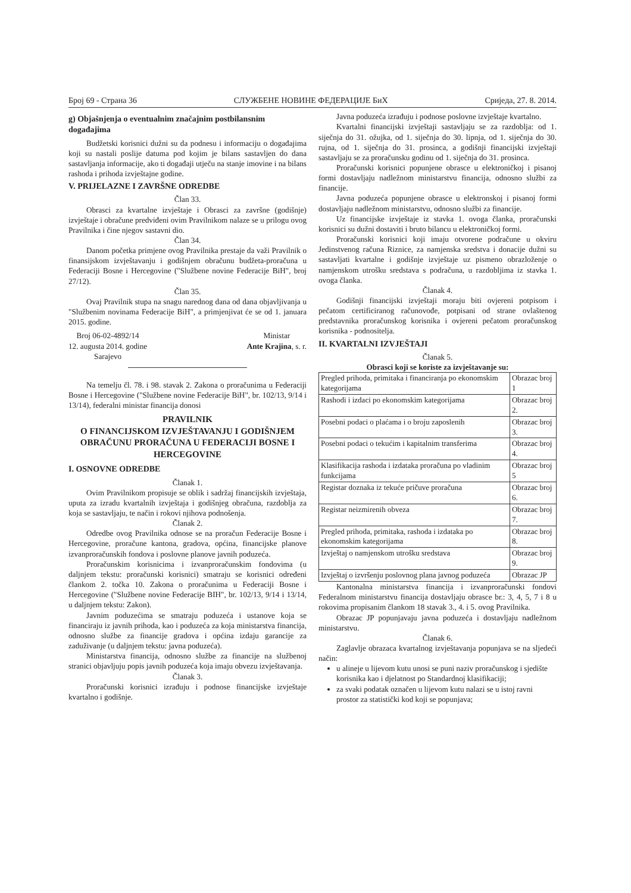Број 69 - Страна 36 СЛУЖБЕНЕ НОВИНЕ ФЕДЕРАЦИЈЕ БиХ Сриједа, 27. 8. 2014.
g) Objašnjenja o eventualnim značajnim postbilansnim događajima
Budžetski korisnici dužni su da podnesu i informaciju o događajima koji su nastali poslije datuma pod kojim je bilans sastavljen do dana sastavljanja informacije, ako ti događaji utječu na stanje imovine i na bilans rashoda i prihoda izvještajne godine.
V. PRIJELAZNE I ZAVRŠNE ODREDBE
Član 33.
Obrasci za kvartalne izvještaje i Obrasci za završne (godišnje) izvještaje i obračune predviđeni ovim Pravilnikom nalaze se u prilogu ovog Pravilnika i čine njegov sastavni dio.
Član 34.
Danom početka primjene ovog Pravilnika prestaje da važi Pravilnik o finansijskom izvještavanju i godišnjem obračunu budžeta-proračuna u Federaciji Bosne i Hercegovine ("Službene novine Federacije BiH", broj 27/12).
Član 35.
Ovaj Pravilnik stupa na snagu narednog dana od dana objavljivanja u "Službenim novinama Federacije BiH", a primjenjivat će se od 1. januara 2015. godine.
Broj 06-02-4892/14
12. augusta 2014. godine
Sarajevo
Ministar
Ante Krajina, s. r.
Na temelju čl. 78. i 98. stavak 2. Zakona o proračunima u Federaciji Bosne i Hercegovine ("Službene novine Federacije BiH", br. 102/13, 9/14 i 13/14), federalni ministar financija donosi
PRAVILNIK
O FINANCIJSKOM IZVJEŠTAVANJU I GODIŠNJEM OBRAČUNU PRORAČUNA U FEDERACIJI BOSNE I HERCEGOVINE
I. OSNOVNE ODREDBE
Članak 1.
Ovim Pravilnikom propisuje se oblik i sadržaj financijskih izvještaja, uputa za izradu kvartalnih izvještaja i godišnjeg obračuna, razdoblja za koja se sastavljaju, te način i rokovi njihova podnošenja.
Članak 2.
Odredbe ovog Pravilnika odnose se na proračun Federacije Bosne i Hercegovine, proračune kantona, gradova, općina, financijske planove izvanproračunskih fondova i poslovne planove javnih poduzeća.
Proračunskim korisnicima i izvanproračunskim fondovima (u daljnjem tekstu: proračunski korisnici) smatraju se korisnici određeni člankom 2. točka 10. Zakona o proračunima u Federaciji Bosne i Hercegovine ("Službene novine Federacije BIH", br. 102/13, 9/14 i 13/14, u daljnjem tekstu: Zakon).
Javnim poduzećima se smatraju poduzeća i ustanove koja se financiraju iz javnih prihoda, kao i poduzeća za koja ministarstva financija, odnosno službe za financije gradova i općina izdaju garancije za zaduživanje (u daljnjem tekstu: javna poduzeća).
Ministarstva financija, odnosno službe za financije na službenoj stranici objavljuju popis javnih poduzeća koja imaju obvezu izvještavanja.
Članak 3.
Proračunski korisnici izrađuju i podnose financijske izvještaje kvartalno i godišnje.
Javna poduzeća izrađuju i podnose poslovne izvještaje kvartalno.
Kvartalni financijski izvještaji sastavljaju se za razdoblja: od 1. siječnja do 31. ožujka, od 1. siječnja do 30. lipnja, od 1. siječnja do 30. rujna, od 1. siječnja do 31. prosinca, a godišnji financijski izvještaji sastavljaju se za proračunsku godinu od 1. siječnja do 31. prosinca.
Proračunski korisnici popunjene obrasce u elektroničkoj i pisanoj formi dostavljaju nadležnom ministarstvu financija, odnosno službi za financije.
Javna poduzeća popunjene obrasce u elektronskoj i pisanoj formi dostavljaju nadležnom ministarstvu, odnosno službi za financije.
Uz financijske izvještaje iz stavka 1. ovoga članka, proračunski korisnici su dužni dostaviti i bruto bilancu u elektroničkoj formi.
Proračunski korisnici koji imaju otvorene podračune u okviru Jedinstvenog računa Riznice, za namjenska sredstva i donacije dužni su sastavljati kvartalne i godišnje izvještaje uz pismeno obrazloženje o namjenskom utrošku sredstava s podračuna, u razdobljima iz stavka 1. ovoga članka.
Članak 4.
Godišnji financijski izvještaji moraju biti ovjereni potpisom i pečatom certificiranog računovođe, potpisani od strane ovlaštenog predstavnika proračunskog korisnika i ovjereni pečatom proračunskog korisnika - podnositelja.
II. KVARTALNI IZVJEŠTAJI
Članak 5.
Obrasci koji se koriste za izvještavanje su:
| Pregled prihoda, primitaka i financiranja po ekonomskim kategorijama | Obrazac broj 1 |
| Rashodi i izdaci po ekonomskim kategorijama | Obrazac broj 2. |
| Posebni podaci o plaćama i o broju zaposlenih | Obrazac broj 3. |
| Posebni podaci o tekućim i kapitalnim transferima | Obrazac broj 4. |
| Klasifikacija rashoda i izdataka proračuna po vladinim funkcijama | Obrazac broj 5 |
| Registar doznaka iz tekuće pričuve proračuna | Obrazac broj 6. |
| Registar neizmirenih obveza | Obrazac broj 7. |
| Pregled prihoda, primitaka, rashoda i izdataka po ekonomskim kategorijama | Obrazac broj 8. |
| Izvještaj o namjenskom utrošku sredstava | Obrazac broj 9. |
| Izvještaj o izvršenju poslovnog plana javnog poduzeća | Obrazac JP |
Kantonalna ministarstva financija i izvanproračunski fondovi Federalnom ministarstvu financija dostavljaju obrasce br.: 3, 4, 5, 7 i 8 u rokovima propisanim člankom 18 stavak 3., 4. i 5. ovog Pravilnika.
Obrazac JP popunjavaju javna poduzeća i dostavljaju nadležnom ministarstvu.
Članak 6.
Zaglavlje obrazaca kvartalnog izvještavanja popunjava se na sljedeći način:
u alineje u lijevom kutu unosi se puni naziv proračunskog i sjedište korisnika kao i djelatnost po Standardnoj klasifikaciji;
za svaki podatak označen u lijevom kutu nalazi se u istoj ravni prostor za statistički kod koji se popunjava;